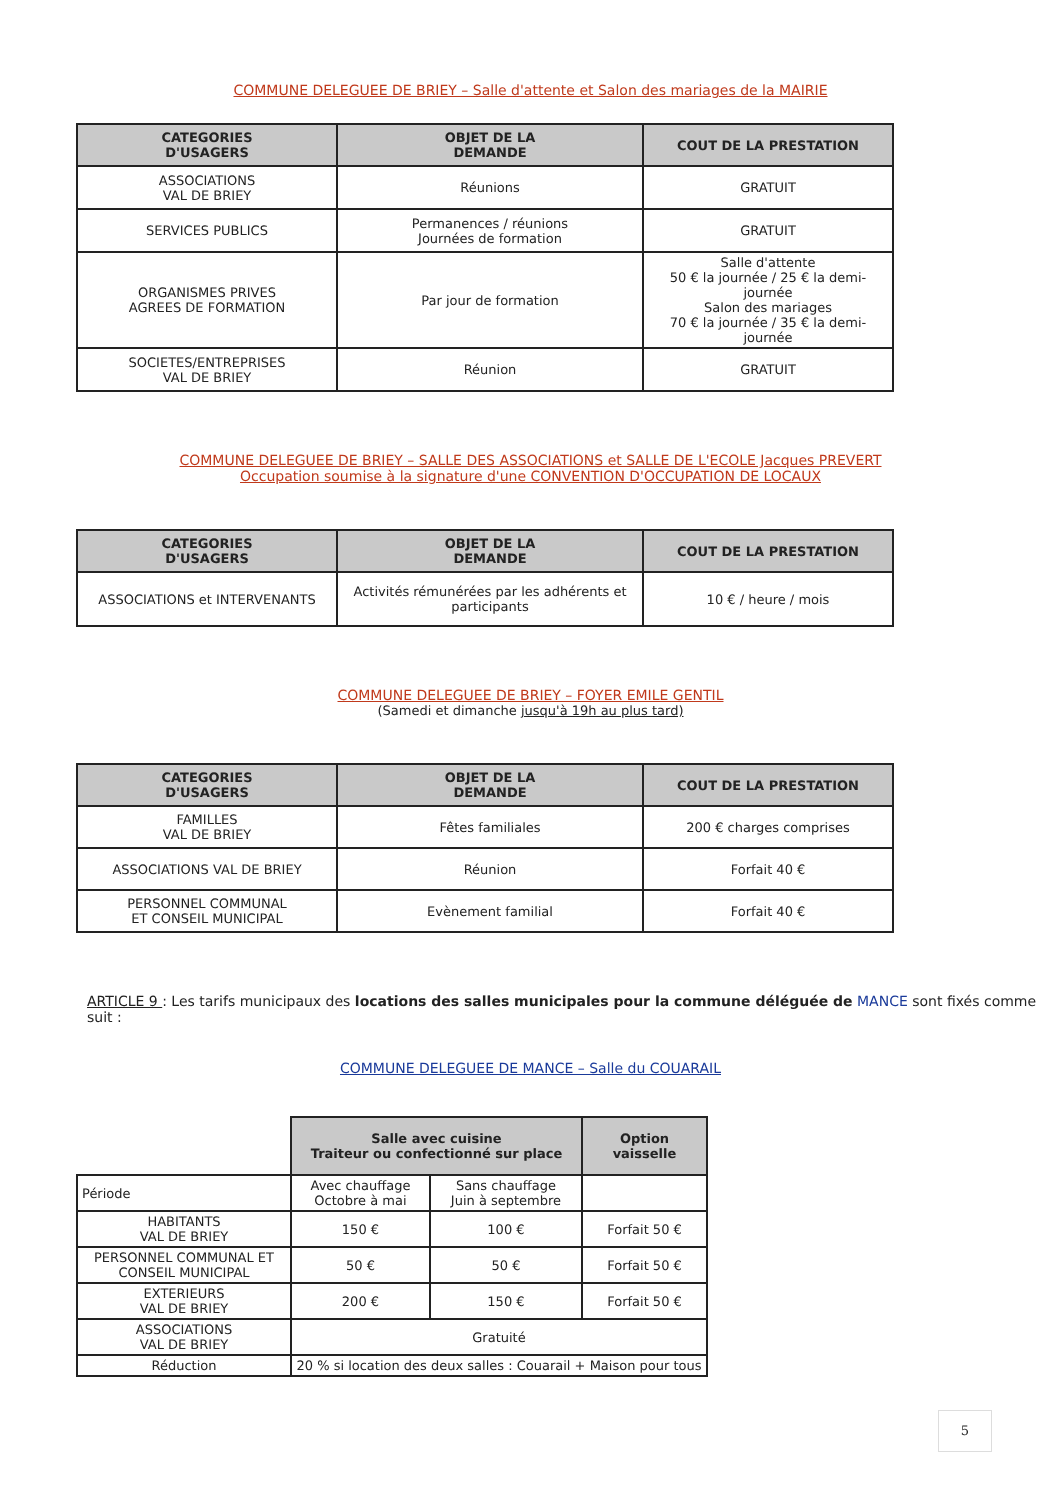COMMUNE DELEGUEE DE BRIEY – Salle d'attente et Salon des mariages de la MAIRIE
| CATEGORIES D'USAGERS | OBJET DE LA DEMANDE | COUT DE LA PRESTATION |
| --- | --- | --- |
| ASSOCIATIONS VAL DE BRIEY | Réunions | GRATUIT |
| SERVICES PUBLICS | Permanences / réunions Journées de formation | GRATUIT |
| ORGANISMES PRIVES AGREES DE FORMATION | Par jour de formation | Salle d'attente 50 € la journée / 25 € la demi-journée Salon des mariages 70 € la journée / 35 € la demi-journée |
| SOCIETES/ENTREPRISES VAL DE BRIEY | Réunion | GRATUIT |
COMMUNE DELEGUEE DE BRIEY – SALLE DES ASSOCIATIONS et SALLE DE L'ECOLE Jacques PREVERT
Occupation soumise à la signature d'une CONVENTION D'OCCUPATION DE LOCAUX
| CATEGORIES D'USAGERS | OBJET DE LA DEMANDE | COUT DE LA PRESTATION |
| --- | --- | --- |
| ASSOCIATIONS et INTERVENANTS | Activités rémunérées par les adhérents et participants | 10 € / heure / mois |
COMMUNE DELEGUEE DE BRIEY – FOYER EMILE GENTIL
(Samedi et dimanche jusqu'à 19h au plus tard)
| CATEGORIES D'USAGERS | OBJET DE LA DEMANDE | COUT DE LA PRESTATION |
| --- | --- | --- |
| FAMILLES VAL DE BRIEY | Fêtes familiales | 200 € charges comprises |
| ASSOCIATIONS VAL DE BRIEY | Réunion | Forfait 40 € |
| PERSONNEL COMMUNAL ET CONSEIL MUNICIPAL | Evènement familial | Forfait 40 € |
ARTICLE 9 : Les tarifs municipaux des locations des salles municipales pour la commune déléguée de MANCE sont fixés comme suit :
COMMUNE DELEGUEE DE MANCE – Salle du COUARAIL
| | Salle avec cuisine Traiteur ou confectionné sur place | | Option vaisselle |
| Période | Avec chauffage Octobre à mai | Sans chauffage Juin à septembre | |
| HABITANTS VAL DE BRIEY | 150 € | 100 € | Forfait 50 € |
| PERSONNEL COMMUNAL ET CONSEIL MUNICIPAL | 50 € | 50 € | Forfait 50 € |
| EXTERIEURS VAL DE BRIEY | 200 € | 150 € | Forfait 50 € |
| ASSOCIATIONS VAL DE BRIEY | Gratuité | | |
| Réduction | 20 % si location des deux salles : Couarail + Maison pour tous | | |
5